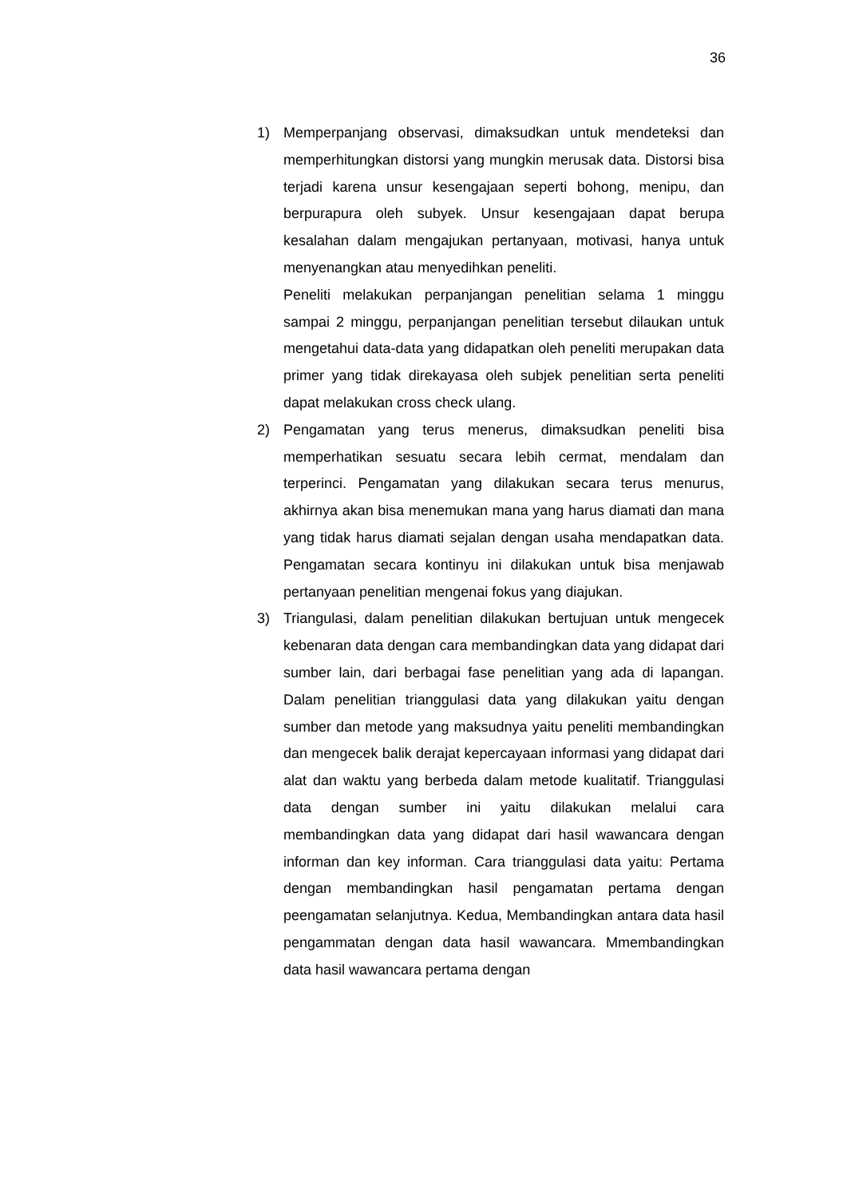36
1) Memperpanjang observasi, dimaksudkan untuk mendeteksi dan memperhitungkan distorsi yang mungkin merusak data. Distorsi bisa terjadi karena unsur kesengajaan seperti bohong, menipu, dan berpurapura oleh subyek. Unsur kesengajaan dapat berupa kesalahan dalam mengajukan pertanyaan, motivasi, hanya untuk menyenangkan atau menyedihkan peneliti.
Peneliti melakukan perpanjangan penelitian selama 1 minggu sampai 2 minggu, perpanjangan penelitian tersebut dilaukan untuk mengetahui data-data yang didapatkan oleh peneliti merupakan data primer yang tidak direkayasa oleh subjek penelitian serta peneliti dapat melakukan cross check ulang.
2) Pengamatan yang terus menerus, dimaksudkan peneliti bisa memperhatikan sesuatu secara lebih cermat, mendalam dan terperinci. Pengamatan yang dilakukan secara terus menurus, akhirnya akan bisa menemukan mana yang harus diamati dan mana yang tidak harus diamati sejalan dengan usaha mendapatkan data. Pengamatan secara kontinyu ini dilakukan untuk bisa menjawab pertanyaan penelitian mengenai fokus yang diajukan.
3) Triangulasi, dalam penelitian dilakukan bertujuan untuk mengecek kebenaran data dengan cara membandingkan data yang didapat dari sumber lain, dari berbagai fase penelitian yang ada di lapangan. Dalam penelitian trianggulasi data yang dilakukan yaitu dengan sumber dan metode yang maksudnya yaitu peneliti membandingkan dan mengecek balik derajat kepercayaan informasi yang didapat dari alat dan waktu yang berbeda dalam metode kualitatif. Trianggulasi data dengan sumber ini yaitu dilakukan melalui cara membandingkan data yang didapat dari hasil wawancara dengan informan dan key informan. Cara trianggulasi data yaitu: Pertama dengan membandingkan hasil pengamatan pertama dengan peengamatan selanjutnya. Kedua, Membandingkan antara data hasil pengammatan dengan data hasil wawancara. Mmembandingkan data hasil wawancara pertama dengan